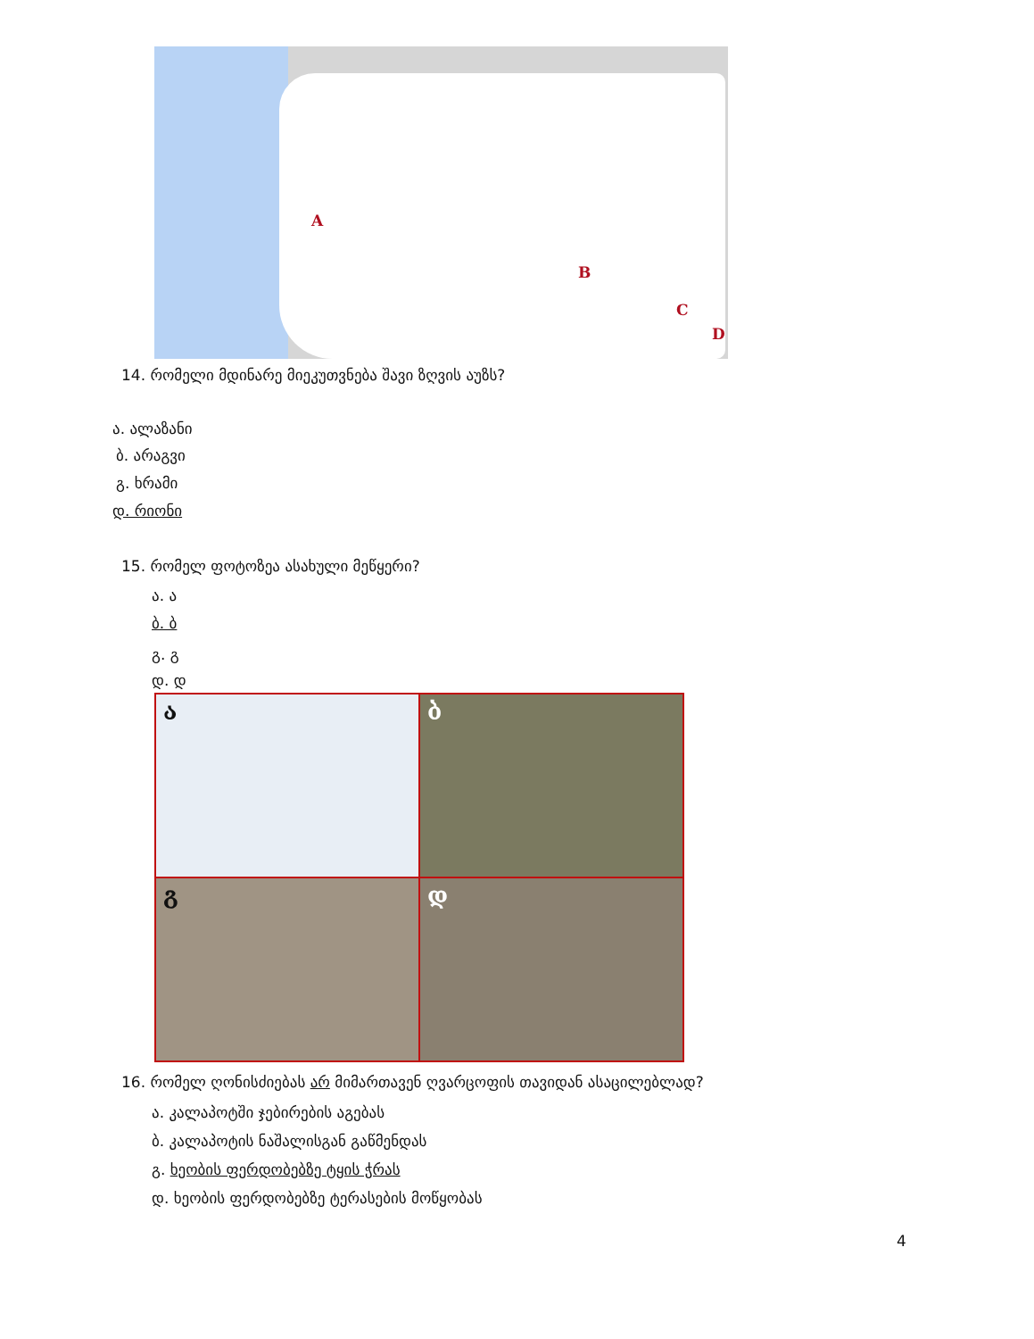A
B
C
D
14. რომელი მდინარე მიეკუთვნება შავი ზღვის აუზს?
ა. ალაზანი
ბ. არაგვი
გ. ხრამი
დ. რიონი
15. რომელ ფოტოზეა ასახული მეწყერი?
ა. ა
ბ. ბ
გ. გ
დ. დ
ა
ბ
გ
დ
16. რომელ ღონისძიებას არ მიმართავენ ღვარცოფის თავიდან ასაცილებლად?
ა. კალაპოტში ჯებირების აგებას
ბ. კალაპოტის ნაშალისგან გაწმენდას
გ. ხეობის ფერდობებზე ტყის ჭრას
დ. ხეობის ფერდობებზე ტერასების მოწყობას
4